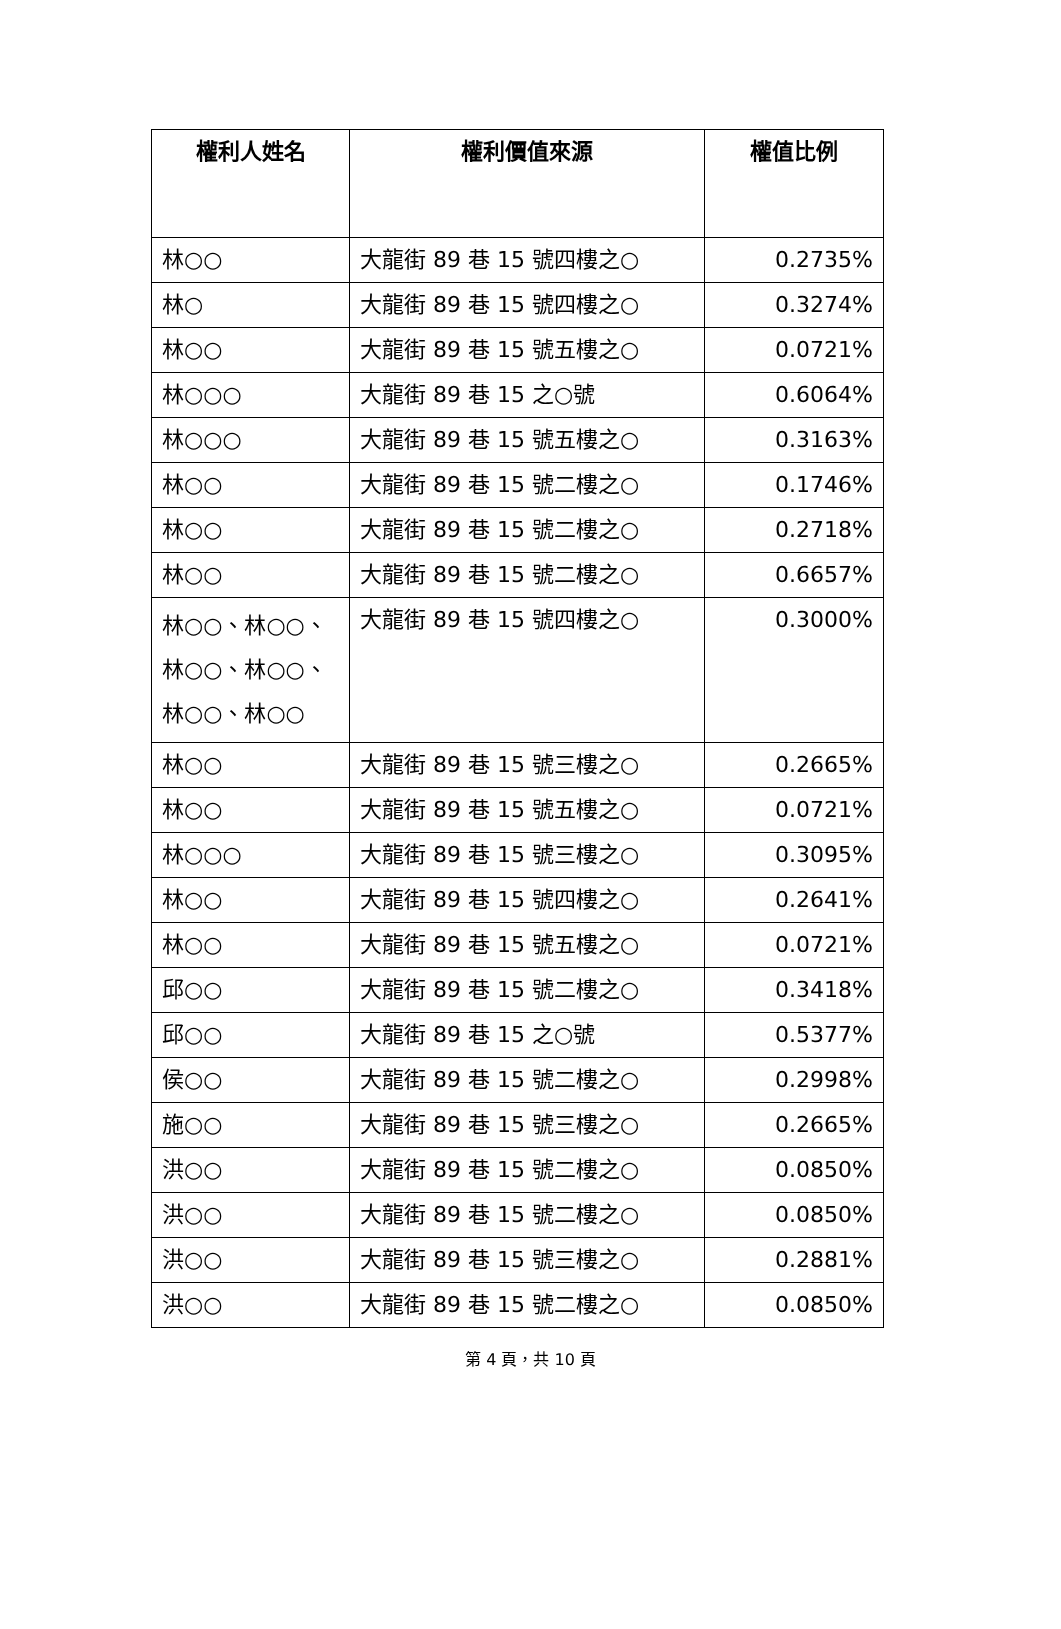| 權利人姓名 | 權利價值來源 | 權值比例 |
| --- | --- | --- |
| 林○○ | 大龍街 89 巷 15 號四樓之○ | 0.2735% |
| 林○ | 大龍街 89 巷 15 號四樓之○ | 0.3274% |
| 林○○ | 大龍街 89 巷 15 號五樓之○ | 0.0721% |
| 林○○○ | 大龍街 89 巷 15 之○號 | 0.6064% |
| 林○○○ | 大龍街 89 巷 15 號五樓之○ | 0.3163% |
| 林○○ | 大龍街 89 巷 15 號二樓之○ | 0.1746% |
| 林○○ | 大龍街 89 巷 15 號二樓之○ | 0.2718% |
| 林○○ | 大龍街 89 巷 15 號二樓之○ | 0.6657% |
| 林○○、林○○、林○○、林○○、林○○、林○○ | 大龍街 89 巷 15 號四樓之○ | 0.3000% |
| 林○○ | 大龍街 89 巷 15 號三樓之○ | 0.2665% |
| 林○○ | 大龍街 89 巷 15 號五樓之○ | 0.0721% |
| 林○○○ | 大龍街 89 巷 15 號三樓之○ | 0.3095% |
| 林○○ | 大龍街 89 巷 15 號四樓之○ | 0.2641% |
| 林○○ | 大龍街 89 巷 15 號五樓之○ | 0.0721% |
| 邱○○ | 大龍街 89 巷 15 號二樓之○ | 0.3418% |
| 邱○○ | 大龍街 89 巷 15 之○號 | 0.5377% |
| 侯○○ | 大龍街 89 巷 15 號二樓之○ | 0.2998% |
| 施○○ | 大龍街 89 巷 15 號三樓之○ | 0.2665% |
| 洪○○ | 大龍街 89 巷 15 號二樓之○ | 0.0850% |
| 洪○○ | 大龍街 89 巷 15 號二樓之○ | 0.0850% |
| 洪○○ | 大龍街 89 巷 15 號三樓之○ | 0.2881% |
| 洪○○ | 大龍街 89 巷 15 號二樓之○ | 0.0850% |
第 4 頁，共 10 頁